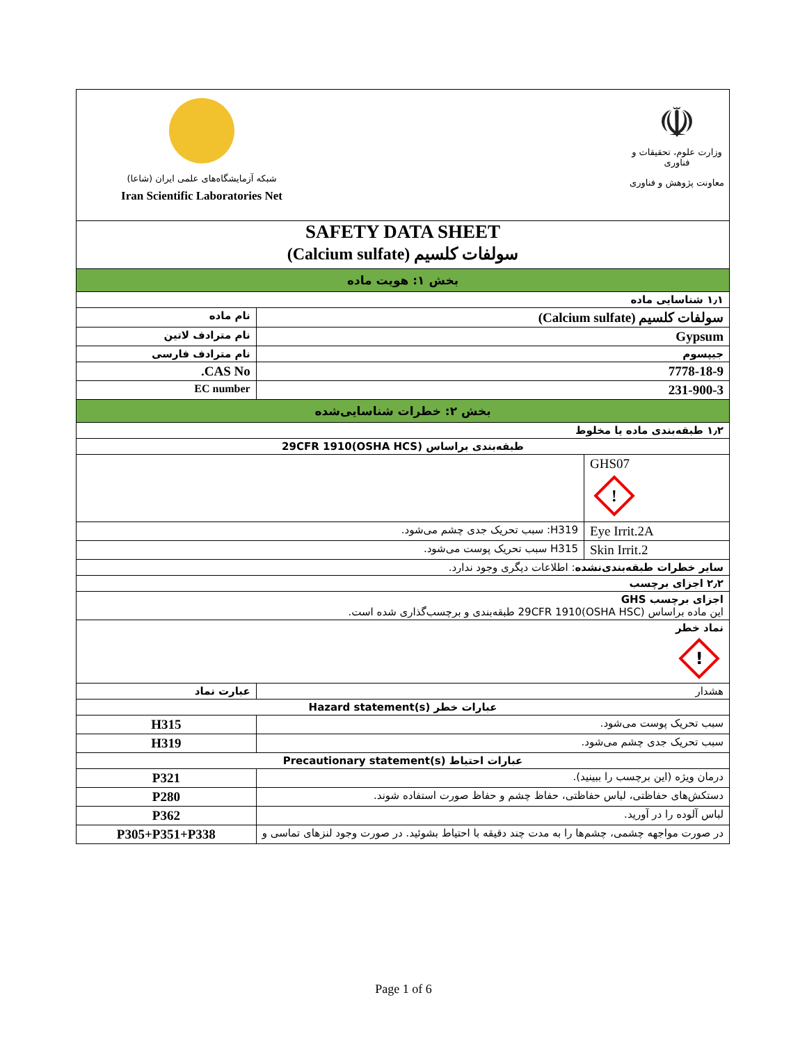شبکه آزمایشگاه‌های علمی ایران (شاعا)
Iran Scientific Laboratories Net
☫
وزارت علوم، تحقیقات و فناوری
معاونت پژوهش و فناوری
| SAFETY DATA SHEET سولفات کلسیم (Calcium sulfate) | | |
| بخش ۱: هویت ماده | | |
| ۱٫۱ شناسایی ماده | | |
| نام ماده | سولفات کلسیم (Calcium sulfate) | |
| نام مترادف لاتین | Gypsum | |
| نام مترادف فارسی | جیپسوم | |
| CAS No. | 7778-18-9 | |
| EC number | 231-900-3 | |
| بخش ۲: خطرات شناسایی‌شده | | |
| ۱٫۲ طبقه‌بندی ماده یا مخلوط | | |
| طبقه‌بندی براساس 29CFR 1910(OSHA HCS) | | |
| | | GHS07 ! |
| H319: سبب تحریک جدی چشم می‌شود. | | Eye Irrit.2A |
| H315 سبب تحریک پوست می‌شود. | | Skin Irrit.2 |
| سایر خطرات طبقه‌بندی‌نشده : اطلاعات دیگری وجود ندارد. | | |
| ۲٫۲ اجزای برچسب | | |
| اجزای برچسب GHS این ماده براساس 29CFR 1910(OSHA HSC) طبقه‌بندی و برچسب‌گذاری شده است. | | |
| نماد خطر ! | | |
| عبارت نماد | هشدار | |
| عبارات خطر Hazard statement(s) | | |
| H315 | سبب تحریک پوست می‌شود. | |
| H319 | سبب تحریک جدی چشم می‌شود. | |
| عبارات احتیاط Precautionary statement(s) | | |
| P321 | درمان ویژه (این برچسب را ببینید). | |
| P280 | دستکش‌های حفاظتی، لباس حفاظتی، حفاظ چشم و حفاظ صورت استفاده شوند. | |
| P362 | لباس آلوده را در آورید. | |
| P305+P351+P338 | در صورت مواجهه چشمی، چشم‌ها را به مدت چند دقیقه با احتیاط بشوئید. در صورت وجود لنزهای تماسی و | |
Page 1 of 6